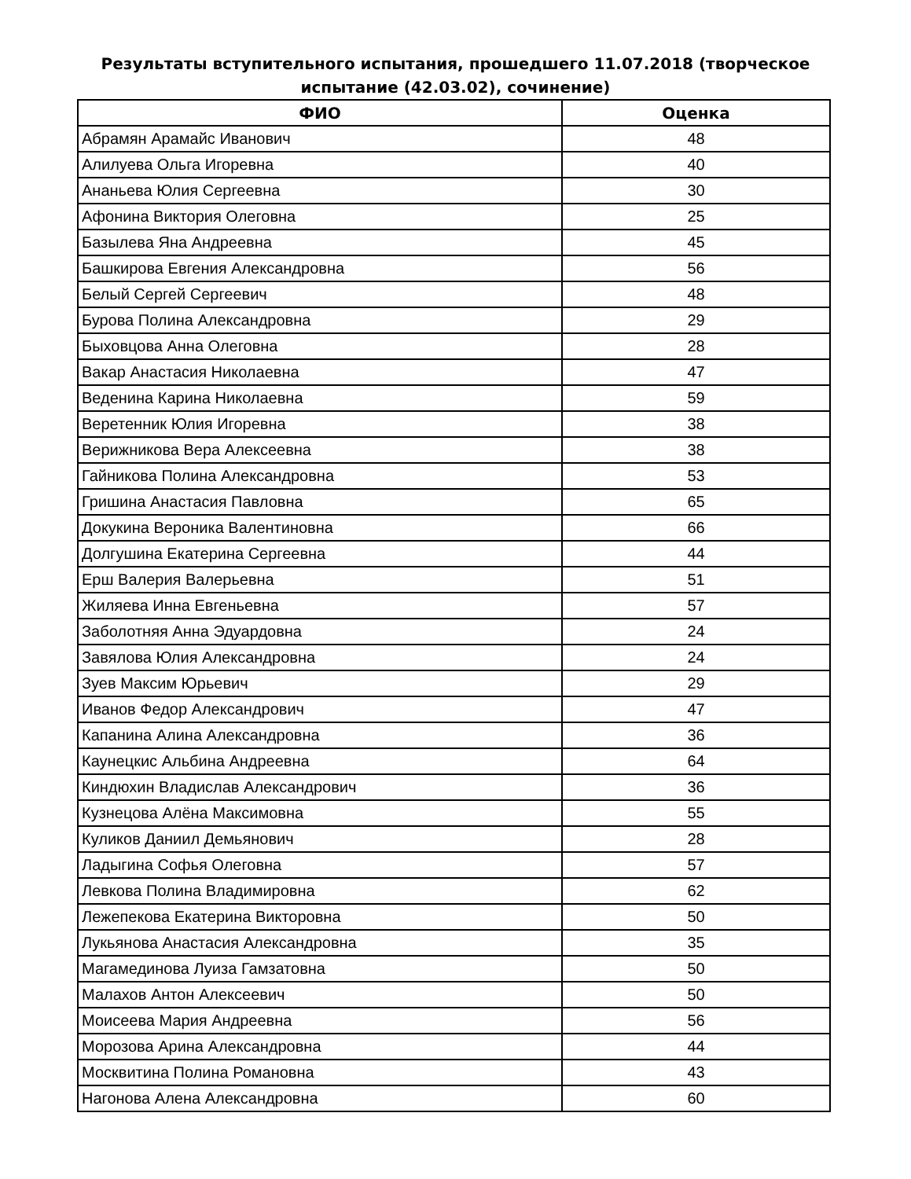Результаты вступительного испытания, прошедшего 11.07.2018 (творческое
испытание (42.03.02), сочинение)
| ФИО | Оценка |
| --- | --- |
| Абрамян Арамайс Иванович | 48 |
| Алилуева Ольга Игоревна | 40 |
| Ананьева Юлия Сергеевна | 30 |
| Афонина Виктория Олеговна | 25 |
| Базылева Яна Андреевна | 45 |
| Башкирова Евгения Александровна | 56 |
| Белый Сергей Сергеевич | 48 |
| Бурова Полина Александровна | 29 |
| Быховцова Анна Олеговна | 28 |
| Вакар Анастасия Николаевна | 47 |
| Веденина Карина Николаевна | 59 |
| Веретенник Юлия Игоревна | 38 |
| Верижникова Вера Алексеевна | 38 |
| Гайникова Полина Александровна | 53 |
| Гришина Анастасия Павловна | 65 |
| Докукина Вероника Валентиновна | 66 |
| Долгушина Екатерина Сергеевна | 44 |
| Ерш Валерия Валерьевна | 51 |
| Жиляева Инна Евгеньевна | 57 |
| Заболотняя Анна Эдуардовна | 24 |
| Завялова Юлия Александровна | 24 |
| Зуев Максим Юрьевич | 29 |
| Иванов Федор Александрович | 47 |
| Капанина Алина Александровна | 36 |
| Каунецкис Альбина Андреевна | 64 |
| Киндюхин Владислав Александрович | 36 |
| Кузнецова Алёна Максимовна | 55 |
| Куликов Даниил Демьянович | 28 |
| Ладыгина Софья Олеговна | 57 |
| Левкова Полина Владимировна | 62 |
| Лежепекова Екатерина Викторовна | 50 |
| Лукьянова Анастасия Александровна | 35 |
| Магамединова Луиза Гамзатовна | 50 |
| Малахов Антон Алексеевич | 50 |
| Моисеева Мария Андреевна | 56 |
| Морозова Арина Александровна | 44 |
| Москвитина Полина Романовна | 43 |
| Нагонова Алена Александровна | 60 |